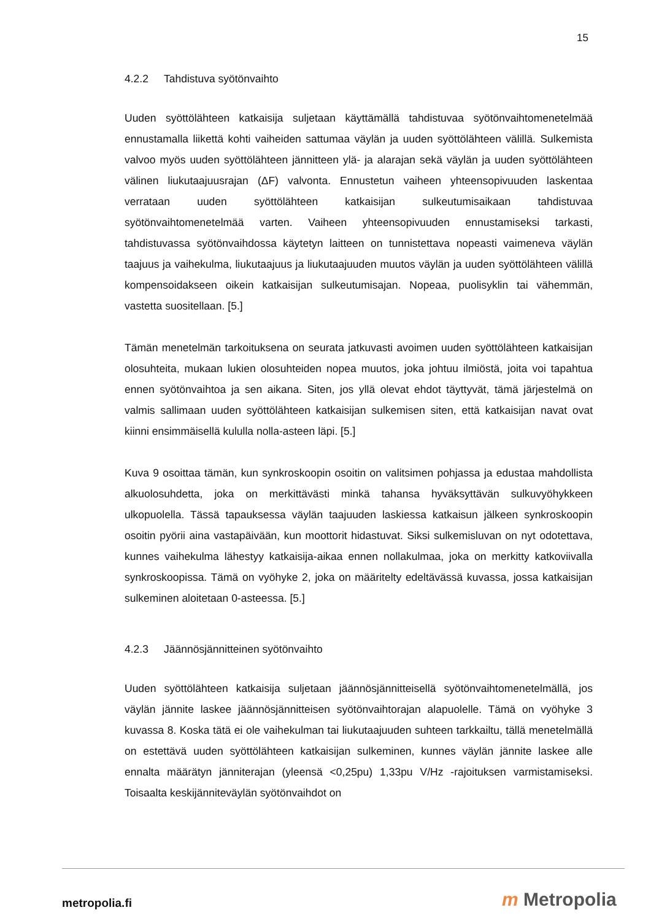15
4.2.2 Tahdistuva syötönvaihto
Uuden syöttölähteen katkaisija suljetaan käyttämällä tahdistuvaa syötönvaihtomenetelmää ennustamalla liikettä kohti vaiheiden sattumaa väylän ja uuden syöttölähteen välillä. Sulkemista valvoo myös uuden syöttölähteen jännitteen ylä- ja alarajan sekä väylän ja uuden syöttölähteen välinen liukutaajuusrajan (ΔF) valvonta. Ennustetun vaiheen yhteensopivuuden laskentaa verrataan uuden syöttölähteen katkaisijan sulkeutumisaikaan tahdistuvaa syötönvaihtomenetelmää varten. Vaiheen yhteensopivuuden ennustamiseksi tarkasti, tahdistuvassa syötönvaihdossa käytetyn laitteen on tunnistettava nopeasti vaimeneva väylän taajuus ja vaihekulma, liukutaajuus ja liukutaajuuden muutos väylän ja uuden syöttölähteen välillä kompensoidakseen oikein katkaisijan sulkeutumisajan. Nopeaa, puolisyklin tai vähemmän, vastetta suositellaan. [5.]
Tämän menetelmän tarkoituksena on seurata jatkuvasti avoimen uuden syöttölähteen katkaisijan olosuhteita, mukaan lukien olosuhteiden nopea muutos, joka johtuu ilmiöstä, joita voi tapahtua ennen syötönvaihtoa ja sen aikana. Siten, jos yllä olevat ehdot täyttyvät, tämä järjestelmä on valmis sallimaan uuden syöttölähteen katkaisijan sulkemisen siten, että katkaisijan navat ovat kiinni ensimmäisellä kululla nolla-asteen läpi. [5.]
Kuva 9 osoittaa tämän, kun synkroskoopin osoitin on valitsimen pohjassa ja edustaa mahdollista alkuolosuhdetta, joka on merkittävästi minkä tahansa hyväksyttävän sulkuvyöhykkeen ulkopuolella. Tässä tapauksessa väylän taajuuden laskiessa katkaisun jälkeen synkroskoopin osoitin pyörii aina vastapäivään, kun moottorit hidastuvat. Siksi sulkemisluvan on nyt odotettava, kunnes vaihekulma lähestyy katkaisija-aikaa ennen nollakulmaa, joka on merkitty katkoviivalla synkroskoopissa. Tämä on vyöhyke 2, joka on määritelty edeltävässä kuvassa, jossa katkaisijan sulkeminen aloitetaan 0-asteessa. [5.]
4.2.3 Jäännösjännitteinen syötönvaihto
Uuden syöttölähteen katkaisija suljetaan jäännösjännitteisellä syötönvaihtomenetelmällä, jos väylän jännite laskee jäännösjännitteisen syötönvaihtorajan alapuolelle. Tämä on vyöhyke 3 kuvassa 8. Koska tätä ei ole vaihekulman tai liukutaajuuden suhteen tarkkailtu, tällä menetelmällä on estettävä uuden syöttölähteen katkaisijan sulkeminen, kunnes väylän jännite laskee alle ennalta määrätyn jänniterajan (yleensä <0,25pu) 1,33pu V/Hz -rajoituksen varmistamiseksi. Toisaalta keskijänniteväylän syötönvaihdot on
metropolia.fi m Metropolia